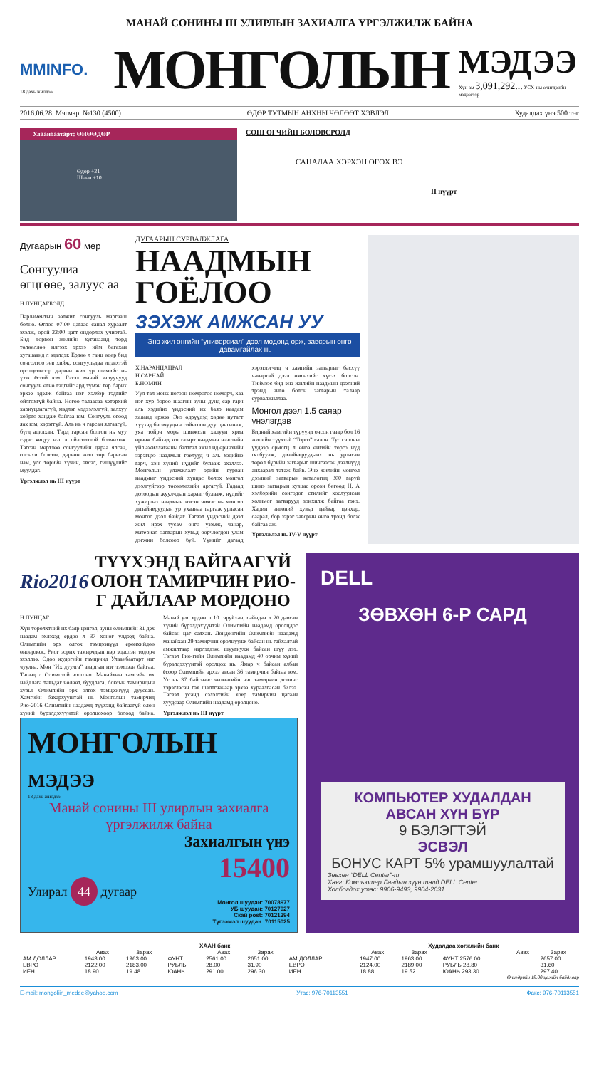МАНАЙ СОНИНЫ III УЛИРЛЫН ЗАХИАЛГА ҮРГЭЛЖИЛЖ БАЙНА
MMINFO.
18 дахь жилдээ
МОНГОЛЫН
МЭДЭЭ
Хүн ам 3,091,292... УСХ-ны өчигдрийн мэдээгээр
2016.06.28. Мягмар. №130 (4500) ӨДӨР ТУТМЫН АНХНЫ ЧӨЛӨӨТ ХЭВЛЭЛ Худалдах үнэ 500 төг
Улаанбаатарт: ӨНӨӨДӨР
Өдөр +21
Шөнө +10
СОНГОГЧИЙН БОЛОВСРОЛД
САНАЛАА ХЭРХЭН ӨГӨХ ВЭ
II нүүрт
Дугаарын 60 мөр
Сонгуулиа өгцгөөе, залуус аа
Н.ПУНЦАГБОЛД
Парламентын ээлжит сонгууль маргааш болно. Өглөө 07:00 цагаас санал хураалт эхэлж, орой 22:00 цагт өндөрлөх учиртай. Бид дөрвөн жилийн хугацаанд төрд төлөөллөө илгээх эрхээ ийм багахан хугацаанд л эдэлдэг. Ердөө л ганц өдөр бид сонголтоо зөв хийж, сонгуульдаа идэвхтэй оролцсоноор дөрвөн жил үр шимийг нь үзэх ёстой юм. Гэтэл манай залуучууд сонгууль өгнө гэдгийг ард түмэн төр барих эрхээ эдэлж байгаа нэг хэлбэр гэдгийг ойлгохгүй байна. Нөгөө талаасаа хэтэрхий хариуцлагагүй, мэдлэг мэдээлэлгүй, залхуу хойрго хандаж байгаа юм. Сонгууль өгөөд яах юм, хэрэггүй. Аль нь ч гарсан ялгаагүй, бүгд адилхан. Төрд гарсан болгон нь муу гэдэг явцуу нэг л ойлголттой болчихож. Тэгсэн мөртлөө сонгуулийн дараа ялсан, олонхи болсон, дөрвөн жил төр барьсан нам, улс төрийн хүчин, эвсэл, гишүүдийг муулдаг.
Үргэлжлэл нь III нүүрт
ДУГААРЫН СУРВАЛЖЛАГА
НААДМЫН ГОЁЛОО
ЗЭХЭЖ АМЖСАН УУ
–Энэ жил энгийн “универсиал” дээл модонд орж, завсрын өнгө давамгайлах нь–
Х.НАРАНЦАЦРАЛ
Н.САРНАЙ
Б.НОМИН
Уул тал монх ногоон нөмрөгөө нөмөрч, хаа нэг хур бороо шаагин зуны дунд сар гарч аль хэдийнэ үндэсний их баяр наадам хаяанд иржээ. Энэ өдрүүдэд хөдөө нутагт хүүхэд багачуудын гийнгоон дуу цангинаж, уяа тойрч морь шинжсэн халуун яриа өрнөж байхад хот газарт наадмын нээлтийн үйл ажиллагааны бэлтгэл ажил ид өрнөхийн зэрэгцээ наадмын гоёлууд ч аль хэдийнэ гарч, хэн хүний нүдийг булааж эхэллээ. Монголын уламжлалт эрийн гурван наадмыг үндэсний хувцас болох монгол дээлгүйгээр төсөөлөхийн аргагүй. Гадаад дотоодын жуулчдын харааг булааж, нүдийг хужирлах наадмын нэгэн чимэг нь монгол дизайнеруудын ур ухаанаа гаргаж урласан монгол дээл байдаг. Тэгвэл үндэсний дээл жил ирэх тусам өнгө үзэмж, чанар, материал загварын хувьд өөрчлөгдөн улам дэгжин болсоор буй. Үүнийг дагаад хэрэглэгчид ч хамгийн загварлаг басхүү чанартай дээл өмсөхийг хүсэх болсон. Тиймээс бид энэ жилийн наадмын дээлний трэнд өнгө болон загварын талаар сурвалжиллаа.
Монгол дээл 1.5 саяар үнэлэгдэв
Бидний хамгийн түрүүнд очсон газар бол 16 жилийн түүхтэй “Торго” салон. Тус салоны үүдээр ормогц л өнгө өнгийн торго нүд гялбуулж, дизайнеруудынх нь урласан төрөл бүрийн загварыг шингээсэн дээлнүүд анхаарал татаж байв. Энэ жилийн монгол дээлний загварын каталогид 300 гаруй шинэ загварын хувцас орсон бөгөөд Н, А хэлбэрийн сонгодог стилийг хослуулсан холимог загварууд зонхилж байгаа гэнэ. Харин өнгөний хувьд цайвар цэнхэр, саарал, бор зэрэг завсрын өнгө трэнд болж байгаа аж.
Үргэлжлэл нь IV-V нүүрт
Rio2016
ТҮҮХЭНД БАЙГААГҮЙ ОЛОН ТАМИРЧИН РИО-Г ДАЙЛААР МОРДОНО
Н.ПУНЦАГ
Хүн төрөлхтний их баяр цэнгэл, зуны олимпийн 31 дэх наадам эхлэхэд ердөө л 37 хоног үлдээд байна. Олимпийн эрх олгох тэмцээнүүд ерөнхийдөө өндөрлөж, Риог зорих тамирчдын нэр эцэслэн тодорч эхэллээ. Одоо жудогийн тамирчид Улаанбаатарт нэг чуулна. Мөн “Их дуулга” аваргын нэг тэмцээн байгаа. Тэгээд л Олимптой золгоно. Манайхны хамгийн их найдлага тавьдаг чөлөөт, буудлага, боксын тамирчдын хувьд Олимпийн эрх олгох тэмцээнүүд дууссан. Хамгийн бахархууштай нь Монголын тамирчид Рио-2016 Олимпийн наадамд түүхэнд байгаагүй олон хүний бүрэлдэхүүнтэй оролцохоор болоод байна. Манай улс ердөө л 10 гаруйхан, сайндаа л 20 давсан хүний бүрэлдэхүүнтэй Олимпийн наадамд оролцдог байсан цаг саяхан. Лондонгийн Олимпийн наадамд манайхан 29 тамирчин оролцуулж байсан нь гайхалтай амжилтаар нэрлэгдэж, шуугиулж байсан шүү дээ. Тэгвэл Рио-гийн Олимпийн наадамд 40 орчим хүний бүрэлдэхүүнтэй оролцох нь. Ямар ч байсан албан ёсоор Олимпийн эрхээ авсан 36 тамирчин байгаа юм. Үг нь 37 байснаас чөлөөтийн нэг тамирчин допинг хэрэглэсэн гэх шалтгаанаар эрхээ хураалгасан билээ. Тэгвэл усанд сэлэлтийн хоёр тамирчин цагаан хуудсаар Олимпийн наадамд оролцоно.
Үргэлжлэл нь III нүүрт
МОНГОЛЫН МЭДЭЭ
18 дахь жилдээ
Манай сонины III улирлын захиалга үргэлжилж байна
Захиалгын үнэ
15400
Улирал 44 дугаар
Монгол шуудан: 70078977
УБ шуудан: 70127027
Скай post: 70121294
Түгээмэл шуудан: 70115025
DELL
ЗӨВХӨН 6-Р САРД
КОМПЬЮТЕР ХУДАЛДАН АВСАН ХҮН БҮР
9 БЭЛЭГТЭЙ
ЭСВЭЛ
БОНУС КАРТ 5% урамшуулалтай
Зөвхөн “DELL Center”-т
Хаяг: Компьютер Ландын зүүн талд DELL Center
Холбогдох утас: 9906-9493, 9904-2031
| | ХААН банк | | | | | | Худалдаа хөгжлийн банк | | | | | |
| --- | --- | --- | --- | --- | --- | --- | --- | --- | --- | --- | --- | --- |
| | Авах | Зарах | | Авах | Зарах | | | Авах | Зарах | | Авах | Зарах |
| АМ.ДОЛЛАР | 1943.00 | 1963.00 | ФУНТ | 2561.00 | 2651.00 | АМ.ДОЛЛАР | | 1947.00 | 1963.00 | ФУНТ 2576.00 | | 2657.00 |
| ЕВРО | 2122.00 | 2183.00 | РУБЛЬ | 28.00 | 31.90 | ЕВРО | | 2124.00 | 2189.00 | РУБЛЬ 28.80 | | 31.60 |
| ИЕН | 18.90 | 19.48 | ЮАНЬ | 291.00 | 296.30 | ИЕН | | 18.88 | 19.52 | ЮАНЬ 293.30 | | 297.40 |
Өчигдрийн 19.00 цагийн байдлаар
E-mail: mongoliin_medee@yahoo.com Утас: 976-70113551 Факс: 976-70113551